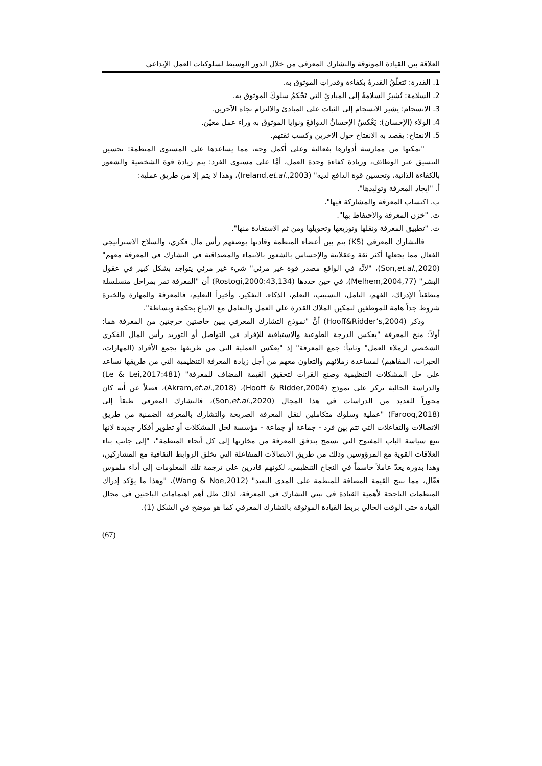العلاقة بين القيادة الموثوقة والتشارك المعرفي من خلال الدور الوسيط لسلوكيات العمل الإبداعي
1. القدرة: تَتعلّقُ القدرةُ بكفاءة وقدراتِ الموثوق به.
2. السلامة: تُشيرُ السلامةُ إلى المبادئِ التي تَحْكمُ سلوكَ الموثوق به.
3. الانسجام: يشير الانسجام إلى الثبات على المبادئ والالتزام تجاه الآخرين.
4. الولاء (الإحسان): يَعْكسُ الإحسانُ الدوافعَ ونوايا الموثوق به وراء عمل معيّن.
5. الانفتاح: يقصد به الانفتاح حول الاخرين وكسب ثقتهم.
"تمكنها من ممارسة أدوارها بفعالية وعلى أكمل وجه، مما يساعدها على المستوى المنظمة: تحسين التنسيق عبر الوظائف، وزيادة كفاءة وحدة العمل، أمَّا على مستوى الفرد: يتم زيادة قوة الشخصية والشعور بالكفاءة الذاتية، وتحسين قوة الدافع لديه" (Ireland,et.al.,2003)، وهذا لا يتم إلا من طريق عملية:
أ. "ايجاد المعرفة وتوليدها".
ب. اكتساب المعرفة والمشاركة فيها".
ت. "خزن المعرفة والاحتفاظ بها".
ث. "تطبيق المعرفة ونقلها وتوزيعها وتحويلها ومن ثم الاستفادة منها".
فالتشارك المعرفي (KS) يتم بين أعضاء المنظمة وقادتها بوصفهم رأس مال فكري، والسلاح الاستراتيجي الفعال مما يجعلها أكثر ثقة وعقلانية والإحساس بالشعور بالانتماء والمصداقية في التشارك في المعرفة معهم" (Son,et.al.,2020)، "لأنَّه في الواقع مصدر قوة غير مرئي" شيء غير مرئي يتواجد بشكل كبير في عقول البشر" (Melhem,2004,77)، في حين حددها (Rostogi,2000:43,134) أن "المعرفة تمر بمراحل متسلسلة منطقياً الإدراك، الفهم، التأمل، التسبيب، التعلم، الذكاء، التفكير، وأخيراً التعليم، فالمعرفة والمهارة والخبرة شروط جداً هامة للموظفين لتمكين الملاك القدرة على العمل والتعامل مع الاتباع بحكمة وبساطة".
وذكر (Hooff&Ridder’s,2004) أنَّ "نموذج التشارك المعرفي يبين خاصتين حرجتين من المعرفة هما: أولاً: منح المعرفة "يعكس الدرجة الطوعية والاستباقية للإفراد في التواصل أو التوريد رأس المال الفكري الشخصي لزملاء العمل" وثانياً: جمع المعرفة" إذ "يعكس العملية التي من طريقها يجمع الأفراد (المهارات، الخبرات، المفاهيم) لمساعدة زملائهم والتعاون معهم من أجل زيادة المعرفة التنظيمية التي من طريقها تساعد على حل المشكلات التنظيمية وصنع القرات لتحقيق القيمة المضاف للمعرفة" (Le & Lei,2017:481) والدراسة الحالية تركز على نموذج (Hooff & Ridder,2004)، (Akram,et.al.,2018)، فضلاً عن أنه كان محوراً للعديد من الدراسات في هذا المجال (Son,et.al.,2020)، فالتشارك المعرفي طبقاً إلى (Farooq,2018) "عملية وسلوك متكاملين لنقل المعرفة الصريحة والتشارك بالمعرفة الضمنية من طريق الاتصالات والتفاعلات التي تتم بين فرد - جماعة أو جماعة - مؤسسة لحل المشكلات أو تطوير أفكار جديدة لأنها تتبع سياسة الباب المفتوح التي تسمح بتدفق المعرفة من مخازنها إلى كل أنحاء المنظمة"، "إلى جانب بناء العلاقات القوية مع المرؤوسين وذلك من طريق الاتصالات المتفاعلة التي تخلق الروابط الثقافية مع المشاركين، وهذا بدوره يعدّ عاملاً حاسماً في النجاح التنظيمي، لكونهم قادرين على ترجمة تلك المعلومات إلى أداء ملموس فعّال، مما تنتج القيمة المضافة للمنظمة على المدى البعيد" (Wang & Noe,2012)، "وهذا ما يؤكد إدراك المنظمات الناجحة لأهمية القيادة في تبني التشارك في المعرفة، لذلك ظل أهم اهتمامات الباحثين في مجال القيادة حتى الوقت الحالي بربط القيادة الموثوقة بالتشارك المعرفي كما هو موضح في الشكل (1).
(67)